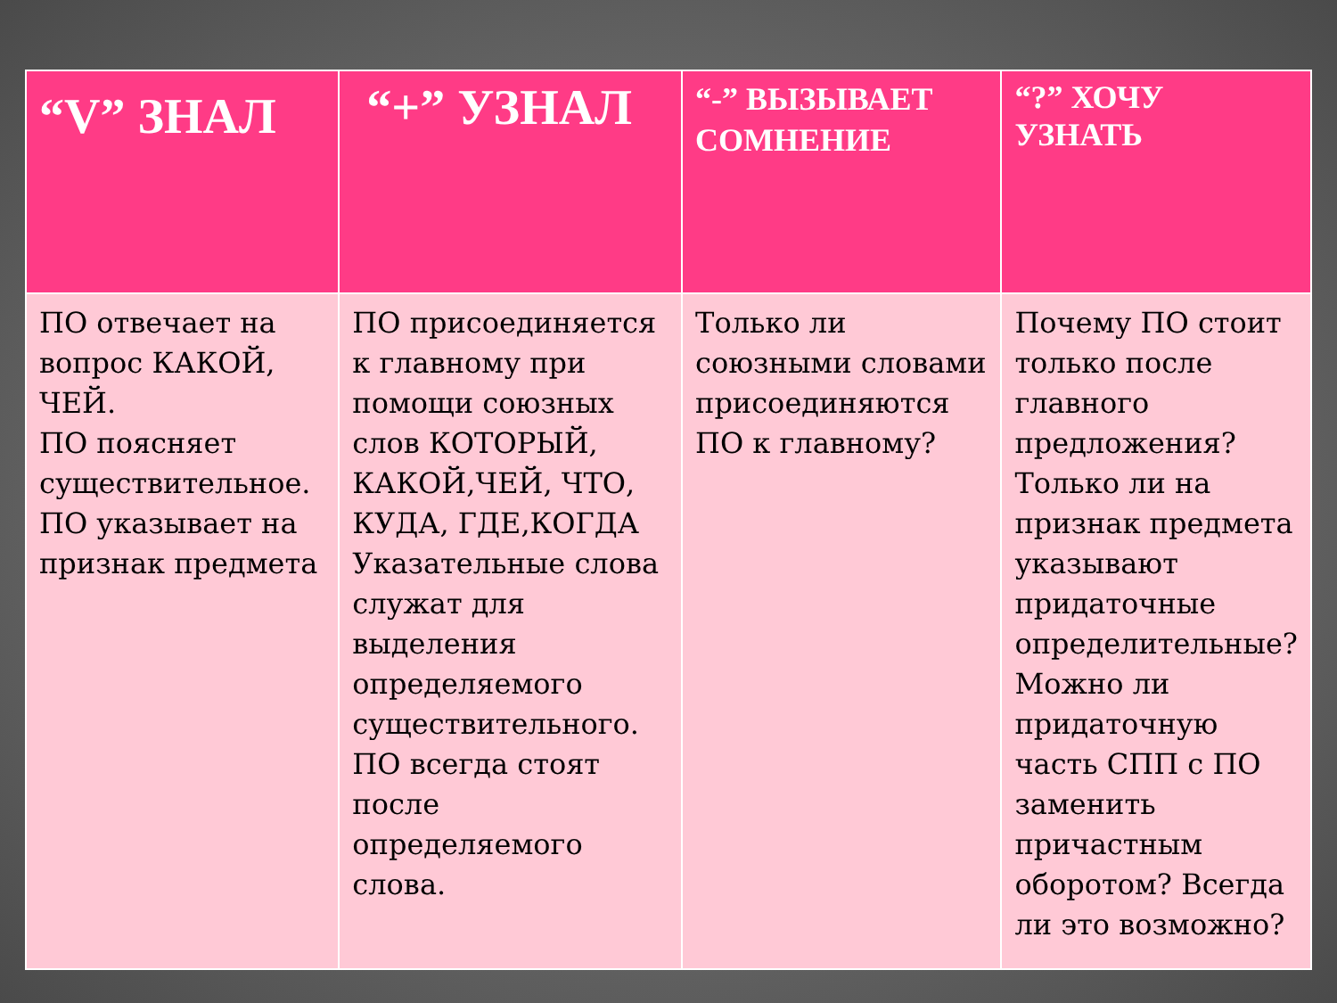| “V” ЗНАЛ | “+” УЗНАЛ | “-” ВЫЗЫВАЕТ СОМНЕНИЕ | “?” ХОЧУ УЗНАТЬ |
| --- | --- | --- | --- |
| ПО отвечает на вопрос КАКОЙ, ЧЕЙ. ПО поясняет существительное. ПО указывает на признак предмета | ПО присоединяется к главному при помощи союзных слов КОТОРЫЙ, КАКОЙ,ЧЕЙ, ЧТО, КУДА, ГДЕ,КОГДА Указательные слова служат для выделения определяемого существительного. ПО всегда стоят после определяемого слова. | Только ли союзными словами присоединяются ПО к главному? | Почему ПО стоит только после главного предложения? Только ли на признак предмета указывают придаточные определительные? Можно ли придаточную часть СПП с ПО заменить причастным оборотом? Всегда ли это возможно? |